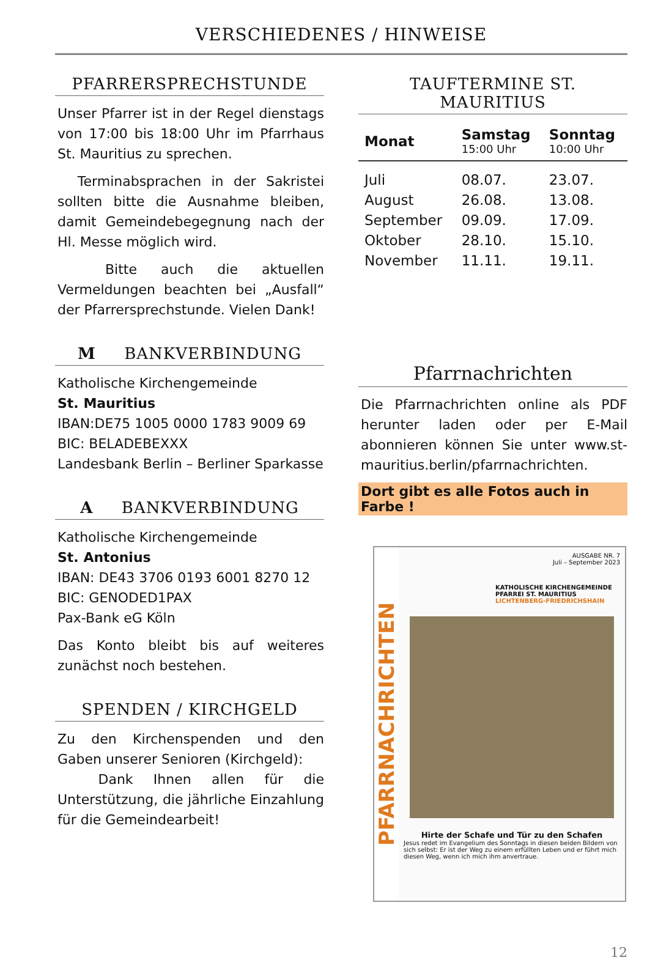VERSCHIEDENES / HINWEISE
PFARRERSPRECHSTUNDE
Unser Pfarrer ist in der Regel dienstags von 17:00 bis 18:00 Uhr im Pfarrhaus St. Mauritius zu sprechen.
Terminabsprachen in der Sakristei sollten bitte die Ausnahme bleiben, damit Gemeindebegegnung nach der Hl. Messe möglich wird.
Bitte auch die aktuellen Vermeldungen beachten bei „Ausfall“ der Pfarrersprechstunde. Vielen Dank!
M BANKVERBINDUNG
Katholische Kirchengemeinde
St. Mauritius
IBAN:DE75 1005 0000 1783 9009 69
BIC: BELADEBEXXX
Landesbank Berlin – Berliner Sparkasse
A BANKVERBINDUNG
Katholische Kirchengemeinde
St. Antonius
IBAN: DE43 3706 0193 6001 8270 12
BIC: GENODED1PAX
Pax-Bank eG Köln
Das Konto bleibt bis auf weiteres zunächst noch bestehen.
SPENDEN / KIRCHGELD
Zu den Kirchenspenden und den Gaben unserer Senioren (Kirchgeld):
Dank Ihnen allen für die Unterstützung, die jährliche Einzahlung für die Gemeindearbeit!
TAUFTERMINE ST. MAURITIUS
| Monat | Samstag 15:00 Uhr | Sonntag 10:00 Uhr |
| --- | --- | --- |
| Juli | 08.07. | 23.07. |
| August | 26.08. | 13.08. |
| September | 09.09. | 17.09. |
| Oktober | 28.10. | 15.10. |
| November | 11.11. | 19.11. |
Pfarrnachrichten
Die Pfarrnachrichten online als PDF herunter laden oder per E-Mail abonnieren können Sie unter www.st-mauritius.berlin/pfarrnachrichten.
Dort gibt es alle Fotos auch in Farbe !
PFARRNACHRICHTEN
AUSGABE NR. 7
Juli – September 2023
KATHOLISCHE KIRCHENGEMEINDE
PFARREI ST. MAURITIUS
LICHTENBERG-FRIEDRICHSHAIN
Hirte der Schafe und Tür zu den Schafen
Jesus redet im Evangelium des Sonntags in diesen beiden Bildern von sich selbst: Er ist der Weg zu einem erfüllten Leben und er führt mich diesen Weg, wenn ich mich ihm anvertraue.
12